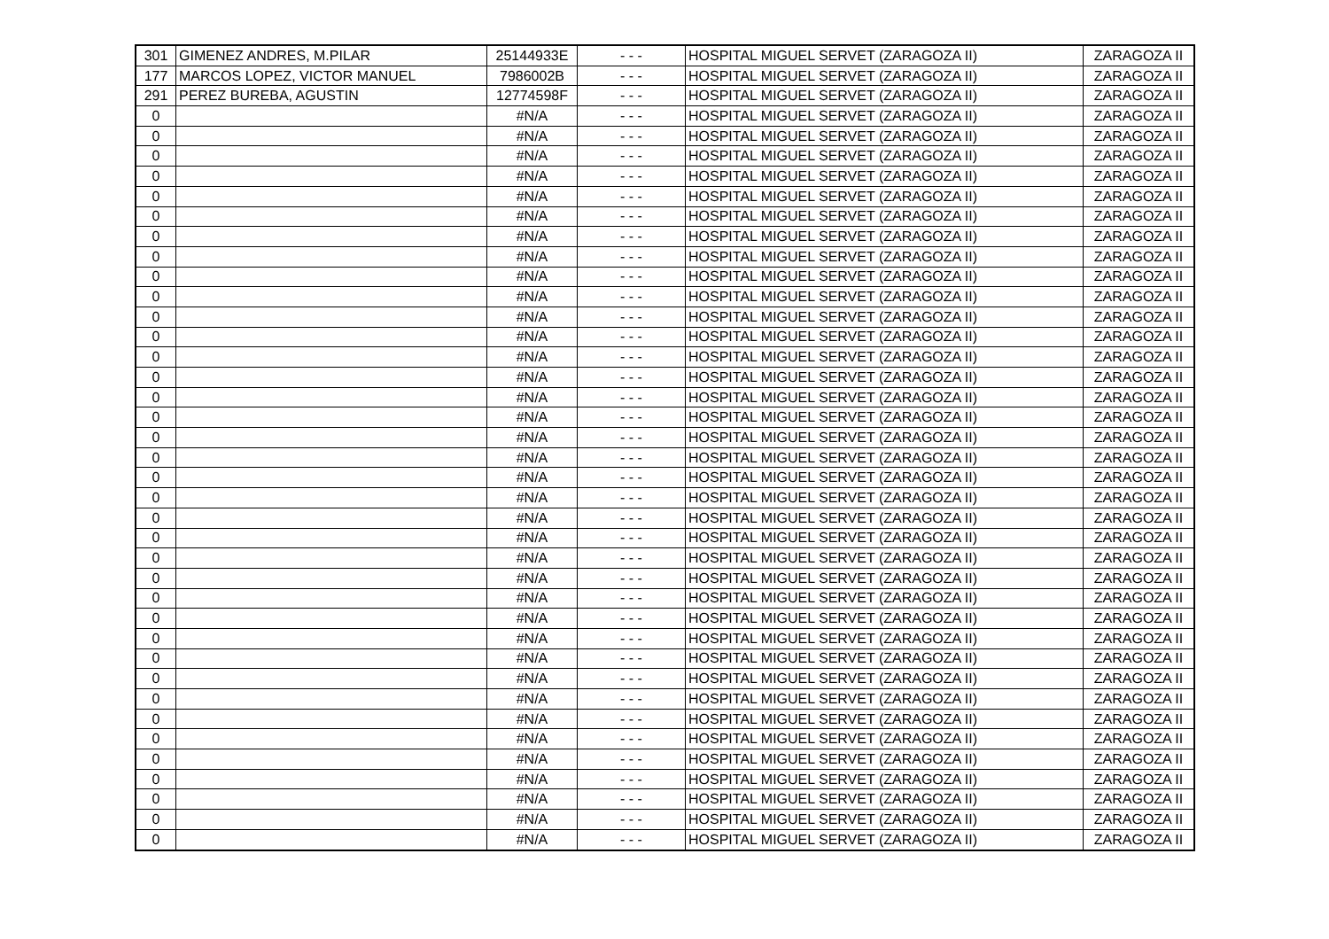| 301 | GIMENEZ ANDRES, M.PILAR | 25144933E | - - - | HOSPITAL MIGUEL SERVET (ZARAGOZA II) | ZARAGOZA II |
| 177 | MARCOS LOPEZ, VICTOR MANUEL | 7986002B | - - - | HOSPITAL MIGUEL SERVET (ZARAGOZA II) | ZARAGOZA II |
| 291 | PEREZ BUREBA, AGUSTIN | 12774598F | - - - | HOSPITAL MIGUEL SERVET (ZARAGOZA II) | ZARAGOZA II |
| 0 | | #N/A | - - - | HOSPITAL MIGUEL SERVET (ZARAGOZA II) | ZARAGOZA II |
| 0 | | #N/A | - - - | HOSPITAL MIGUEL SERVET (ZARAGOZA II) | ZARAGOZA II |
| 0 | | #N/A | - - - | HOSPITAL MIGUEL SERVET (ZARAGOZA II) | ZARAGOZA II |
| 0 | | #N/A | - - - | HOSPITAL MIGUEL SERVET (ZARAGOZA II) | ZARAGOZA II |
| 0 | | #N/A | - - - | HOSPITAL MIGUEL SERVET (ZARAGOZA II) | ZARAGOZA II |
| 0 | | #N/A | - - - | HOSPITAL MIGUEL SERVET (ZARAGOZA II) | ZARAGOZA II |
| 0 | | #N/A | - - - | HOSPITAL MIGUEL SERVET (ZARAGOZA II) | ZARAGOZA II |
| 0 | | #N/A | - - - | HOSPITAL MIGUEL SERVET (ZARAGOZA II) | ZARAGOZA II |
| 0 | | #N/A | - - - | HOSPITAL MIGUEL SERVET (ZARAGOZA II) | ZARAGOZA II |
| 0 | | #N/A | - - - | HOSPITAL MIGUEL SERVET (ZARAGOZA II) | ZARAGOZA II |
| 0 | | #N/A | - - - | HOSPITAL MIGUEL SERVET (ZARAGOZA II) | ZARAGOZA II |
| 0 | | #N/A | - - - | HOSPITAL MIGUEL SERVET (ZARAGOZA II) | ZARAGOZA II |
| 0 | | #N/A | - - - | HOSPITAL MIGUEL SERVET (ZARAGOZA II) | ZARAGOZA II |
| 0 | | #N/A | - - - | HOSPITAL MIGUEL SERVET (ZARAGOZA II) | ZARAGOZA II |
| 0 | | #N/A | - - - | HOSPITAL MIGUEL SERVET (ZARAGOZA II) | ZARAGOZA II |
| 0 | | #N/A | - - - | HOSPITAL MIGUEL SERVET (ZARAGOZA II) | ZARAGOZA II |
| 0 | | #N/A | - - - | HOSPITAL MIGUEL SERVET (ZARAGOZA II) | ZARAGOZA II |
| 0 | | #N/A | - - - | HOSPITAL MIGUEL SERVET (ZARAGOZA II) | ZARAGOZA II |
| 0 | | #N/A | - - - | HOSPITAL MIGUEL SERVET (ZARAGOZA II) | ZARAGOZA II |
| 0 | | #N/A | - - - | HOSPITAL MIGUEL SERVET (ZARAGOZA II) | ZARAGOZA II |
| 0 | | #N/A | - - - | HOSPITAL MIGUEL SERVET (ZARAGOZA II) | ZARAGOZA II |
| 0 | | #N/A | - - - | HOSPITAL MIGUEL SERVET (ZARAGOZA II) | ZARAGOZA II |
| 0 | | #N/A | - - - | HOSPITAL MIGUEL SERVET (ZARAGOZA II) | ZARAGOZA II |
| 0 | | #N/A | - - - | HOSPITAL MIGUEL SERVET (ZARAGOZA II) | ZARAGOZA II |
| 0 | | #N/A | - - - | HOSPITAL MIGUEL SERVET (ZARAGOZA II) | ZARAGOZA II |
| 0 | | #N/A | - - - | HOSPITAL MIGUEL SERVET (ZARAGOZA II) | ZARAGOZA II |
| 0 | | #N/A | - - - | HOSPITAL MIGUEL SERVET (ZARAGOZA II) | ZARAGOZA II |
| 0 | | #N/A | - - - | HOSPITAL MIGUEL SERVET (ZARAGOZA II) | ZARAGOZA II |
| 0 | | #N/A | - - - | HOSPITAL MIGUEL SERVET (ZARAGOZA II) | ZARAGOZA II |
| 0 | | #N/A | - - - | HOSPITAL MIGUEL SERVET (ZARAGOZA II) | ZARAGOZA II |
| 0 | | #N/A | - - - | HOSPITAL MIGUEL SERVET (ZARAGOZA II) | ZARAGOZA II |
| 0 | | #N/A | - - - | HOSPITAL MIGUEL SERVET (ZARAGOZA II) | ZARAGOZA II |
| 0 | | #N/A | - - - | HOSPITAL MIGUEL SERVET (ZARAGOZA II) | ZARAGOZA II |
| 0 | | #N/A | - - - | HOSPITAL MIGUEL SERVET (ZARAGOZA II) | ZARAGOZA II |
| 0 | | #N/A | - - - | HOSPITAL MIGUEL SERVET (ZARAGOZA II) | ZARAGOZA II |
| 0 | | #N/A | - - - | HOSPITAL MIGUEL SERVET (ZARAGOZA II) | ZARAGOZA II |
| 0 | | #N/A | - - - | HOSPITAL MIGUEL SERVET (ZARAGOZA II) | ZARAGOZA II |